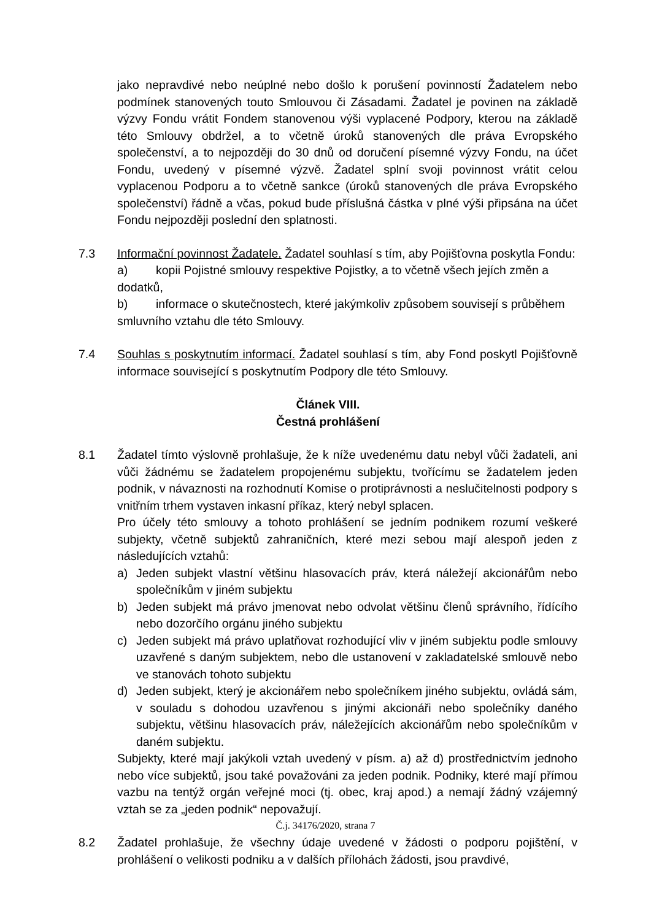jako nepravdivé nebo neúplné nebo došlo k porušení povinností Žadatelem nebo podmínek stanovených touto Smlouvou či Zásadami. Žadatel je povinen na základě výzvy Fondu vrátit Fondem stanovenou výši vyplacené Podpory, kterou na základě této Smlouvy obdržel, a to včetně úroků stanovených dle práva Evropského společenství, a to nejpozději do 30 dnů od doručení písemné výzvy Fondu, na účet Fondu, uvedený v písemné výzvě. Žadatel splní svoji povinnost vrátit celou vyplacenou Podporu a to včetně sankce (úroků stanovených dle práva Evropského společenství) řádně a včas, pokud bude příslušná částka v plné výši připsána na účet Fondu nejpozději poslední den splatnosti.
7.3 Informační povinnost Žadatele. Žadatel souhlasí s tím, aby Pojišťovna poskytla Fondu:
a) kopii Pojistné smlouvy respektive Pojistky, a to včetně všech jejích změn a
dodatků,
b) informace o skutečnostech, které jakýmkoliv způsobem souvisejí s průběhem
smluvního vztahu dle této Smlouvy.
7.4 Souhlas s poskytnutím informací. Žadatel souhlasí s tím, aby Fond poskytl Pojišťovně informace související s poskytnutím Podpory dle této Smlouvy.
Článek VIII.
Čestná prohlášení
8.1 Žadatel tímto výslovně prohlašuje, že k níže uvedenému datu nebyl vůči žadateli, ani vůči žádnému se žadatelem propojenému subjektu, tvořícímu se žadatelem jeden podnik, v návaznosti na rozhodnutí Komise o protiprávnosti a neslučitelnosti podpory s vnitřním trhem vystaven inkasní příkaz, který nebyl splacen.
Pro účely této smlouvy a tohoto prohlášení se jedním podnikem rozumí veškeré subjekty, včetně subjektů zahraničních, které mezi sebou mají alespoň jeden z následujících vztahů:
a) Jeden subjekt vlastní většinu hlasovacích práv, která náležejí akcionářům nebo společníkům v jiném subjektu
b) Jeden subjekt má právo jmenovat nebo odvolat většinu členů správního, řídícího nebo dozorčího orgánu jiného subjektu
c) Jeden subjekt má právo uplatňovat rozhodující vliv v jiném subjektu podle smlouvy uzavřené s daným subjektem, nebo dle ustanovení v zakladatelské smlouvě nebo ve stanovách tohoto subjektu
d) Jeden subjekt, který je akcionářem nebo společníkem jiného subjektu, ovládá sám, v souladu s dohodou uzavřenou s jinými akcionáři nebo společníky daného subjektu, většinu hlasovacích práv, náležejících akcionářům nebo společníkům v daném subjektu.
Subjekty, které mají jakýkoli vztah uvedený v písm. a) až d) prostřednictvím jednoho nebo více subjektů, jsou také považováni za jeden podnik. Podniky, které mají přímou vazbu na tentýž orgán veřejné moci (tj. obec, kraj apod.) a nemají žádný vzájemný vztah se za „jeden podnik“ nepovažují.
8.2 Žadatel prohlašuje, že všechny údaje uvedené v žádosti o podporu pojištění, v prohlášení o velikosti podniku a v dalších přílohách žádosti, jsou pravdivé,
Č.j. 34176/2020, strana 7